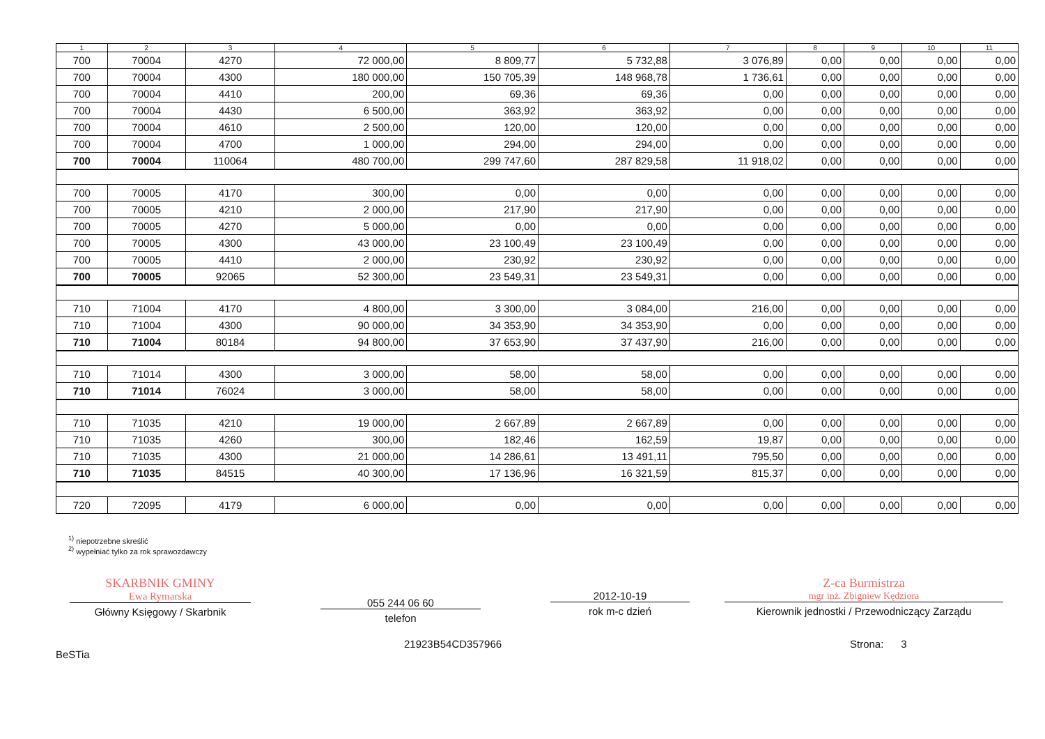| 1 | 2 | 3 | 4 | 5 | 6 | 7 | 8 | 9 | 10 | 11 |
| --- | --- | --- | --- | --- | --- | --- | --- | --- | --- | --- |
| 700 | 70004 | 4270 | 72 000,00 | 8 809,77 | 5 732,88 | 3 076,89 | 0,00 | 0,00 | 0,00 | 0,00 |
| 700 | 70004 | 4300 | 180 000,00 | 150 705,39 | 148 968,78 | 1 736,61 | 0,00 | 0,00 | 0,00 | 0,00 |
| 700 | 70004 | 4410 | 200,00 | 69,36 | 69,36 | 0,00 | 0,00 | 0,00 | 0,00 | 0,00 |
| 700 | 70004 | 4430 | 6 500,00 | 363,92 | 363,92 | 0,00 | 0,00 | 0,00 | 0,00 | 0,00 |
| 700 | 70004 | 4610 | 2 500,00 | 120,00 | 120,00 | 0,00 | 0,00 | 0,00 | 0,00 | 0,00 |
| 700 | 70004 | 4700 | 1 000,00 | 294,00 | 294,00 | 0,00 | 0,00 | 0,00 | 0,00 | 0,00 |
| 700 | 70004 | 110064 | 480 700,00 | 299 747,60 | 287 829,58 | 11 918,02 | 0,00 | 0,00 | 0,00 | 0,00 |
| 700 | 70005 | 4170 | 300,00 | 0,00 | 0,00 | 0,00 | 0,00 | 0,00 | 0,00 | 0,00 |
| 700 | 70005 | 4210 | 2 000,00 | 217,90 | 217,90 | 0,00 | 0,00 | 0,00 | 0,00 | 0,00 |
| 700 | 70005 | 4270 | 5 000,00 | 0,00 | 0,00 | 0,00 | 0,00 | 0,00 | 0,00 | 0,00 |
| 700 | 70005 | 4300 | 43 000,00 | 23 100,49 | 23 100,49 | 0,00 | 0,00 | 0,00 | 0,00 | 0,00 |
| 700 | 70005 | 4410 | 2 000,00 | 230,92 | 230,92 | 0,00 | 0,00 | 0,00 | 0,00 | 0,00 |
| 700 | 70005 | 92065 | 52 300,00 | 23 549,31 | 23 549,31 | 0,00 | 0,00 | 0,00 | 0,00 | 0,00 |
| 710 | 71004 | 4170 | 4 800,00 | 3 300,00 | 3 084,00 | 216,00 | 0,00 | 0,00 | 0,00 | 0,00 |
| 710 | 71004 | 4300 | 90 000,00 | 34 353,90 | 34 353,90 | 0,00 | 0,00 | 0,00 | 0,00 | 0,00 |
| 710 | 71004 | 80184 | 94 800,00 | 37 653,90 | 37 437,90 | 216,00 | 0,00 | 0,00 | 0,00 | 0,00 |
| 710 | 71014 | 4300 | 3 000,00 | 58,00 | 58,00 | 0,00 | 0,00 | 0,00 | 0,00 | 0,00 |
| 710 | 71014 | 76024 | 3 000,00 | 58,00 | 58,00 | 0,00 | 0,00 | 0,00 | 0,00 | 0,00 |
| 710 | 71035 | 4210 | 19 000,00 | 2 667,89 | 2 667,89 | 0,00 | 0,00 | 0,00 | 0,00 | 0,00 |
| 710 | 71035 | 4260 | 300,00 | 182,46 | 162,59 | 19,87 | 0,00 | 0,00 | 0,00 | 0,00 |
| 710 | 71035 | 4300 | 21 000,00 | 14 286,61 | 13 491,11 | 795,50 | 0,00 | 0,00 | 0,00 | 0,00 |
| 710 | 71035 | 84515 | 40 300,00 | 17 136,96 | 16 321,59 | 815,37 | 0,00 | 0,00 | 0,00 | 0,00 |
| 720 | 72095 | 4179 | 6 000,00 | 0,00 | 0,00 | 0,00 | 0,00 | 0,00 | 0,00 | 0,00 |
<sup>1)</sup> niepotrzebne skreślić
<sup>2)</sup> wypełniać tylko za rok sprawozdawczy
SKARBNIK GMINY
Ewa Rymarska
Główny Księgowy / Skarbnik
055 244 06 60
telefon
2012-10-19
rok m-c dzień
Z-ca Burmistrza
mgr inż. Zbigniew Kędziora
Kierownik jednostki / Przewodniczący Zarządu
BeSTia
21923B54CD357966 Strona: 3